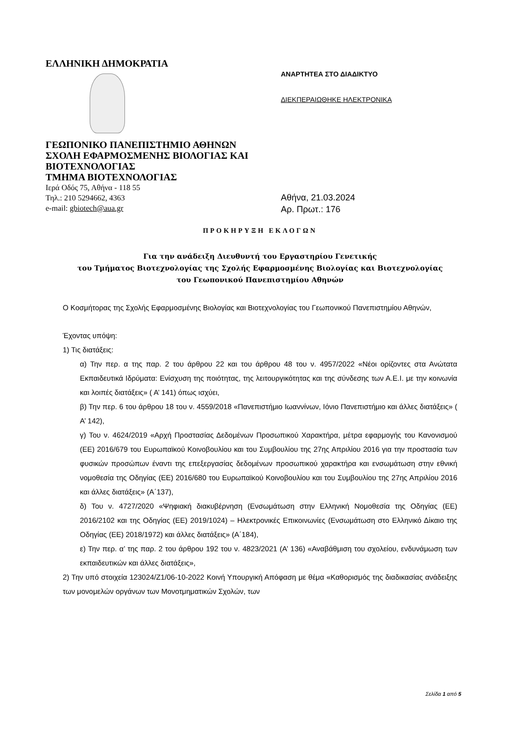ΕΛΛΗΝΙΚΗ ΔΗΜΟΚΡΑΤΙΑ
ΓΕΩΠΟΝΙΚΟ ΠΑΝΕΠΙΣΤΗΜΙΟ ΑΘΗΝΩΝ
ΣΧΟΛΗ ΕΦΑΡΜΟΣΜΕΝΗΣ ΒΙΟΛΟΓΙΑΣ ΚΑΙ ΒΙΟΤΕΧΝΟΛΟΓΙΑΣ
ΤΜΗΜΑ ΒΙΟΤΕΧΝΟΛΟΓΙΑΣ
Ιερά Οδός 75, Αθήνα - 118 55
Τηλ.: 210 5294662, 4363
e-mail: gbiotech@aua.gr
ΑΝΑΡΤΗΤΕΑ ΣΤΟ ΔΙΑΔΙΚΤΥΟ
ΔΙΕΚΠΕΡΑΙΩΘΗΚΕ ΗΛΕΚΤΡΟΝΙΚΑ
Αθήνα, 21.03.2024
Αρ. Πρωτ.: 176
ΠΡΟΚΗΡΥΞΗ ΕΚΛΟΓΩΝ
Για την ανάδειξη Διευθυντή του Εργαστηρίου Γενετικής
του Τμήματος Βιοτεχνολογίας της Σχολής Εφαρμοσμένης Βιολογίας και Βιοτεχνολογίας
του Γεωπονικού Πανεπιστημίου Αθηνών
Ο Κοσμήτορας της Σχολής Εφαρμοσμένης Βιολογίας και Βιοτεχνολογίας του Γεωπονικού Πανεπιστημίου Αθηνών,
Έχοντας υπόψη:
1) Τις διατάξεις:
α) Την περ. α της παρ. 2 του άρθρου 22 και του άρθρου 48 του ν. 4957/2022 «Νέοι ορίζοντες στα Ανώτατα Εκπαιδευτικά Ιδρύματα: Ενίσχυση της ποιότητας, της λειτουργικότητας και της σύνδεσης των Α.Ε.Ι. με την κοινωνία και λοιπές διατάξεις» ( Α’ 141) όπως ισχύει,
β) Την περ. 6 του άρθρου 18 του ν. 4559/2018 «Πανεπιστήμιο Ιωαννίνων, Ιόνιο Πανεπιστήμιο και άλλες διατάξεις» ( Α’ 142),
γ) Του ν. 4624/2019 «Αρχή Προστασίας Δεδομένων Προσωπικού Χαρακτήρα, μέτρα εφαρμογής του Κανονισμού (ΕΕ) 2016/679 του Ευρωπαϊκού Κοινοβουλίου και του Συμβουλίου της 27ης Απριλίου 2016 για την προστασία των φυσικών προσώπων έναντι της επεξεργασίας δεδομένων προσωπικού χαρακτήρα και ενσωμάτωση στην εθνική νομοθεσία της Οδηγίας (ΕΕ) 2016/680 του Ευρωπαϊκού Κοινοβουλίου και του Συμβουλίου της 27ης Απριλίου 2016 και άλλες διατάξεις» (Α΄137),
δ) Του ν. 4727/2020 «Ψηφιακή διακυβέρνηση (Ενσωμάτωση στην Ελληνική Νομοθεσία της Οδηγίας (ΕΕ) 2016/2102 και της Οδηγίας (ΕΕ) 2019/1024) – Ηλεκτρονικές Επικοινωνίες (Ενσωμάτωση στο Ελληνικό Δίκαιο της Οδηγίας (ΕΕ) 2018/1972) και άλλες διατάξεις» (Α΄184),
ε) Την περ. α’ της παρ. 2 του άρθρου 192 του ν. 4823/2021 (Α’ 136) «Αναβάθμιση του σχολείου, ενδυνάμωση των εκπαιδευτικών και άλλες διατάξεις»,
2) Την υπό στοιχεία 123024/Ζ1/06-10-2022 Κοινή Υπουργική Απόφαση με θέμα «Καθορισμός της διαδικασίας ανάδειξης των μονομελών οργάνων των Μονοτμηματικών Σχολών, των
Σελίδα 1 από 5